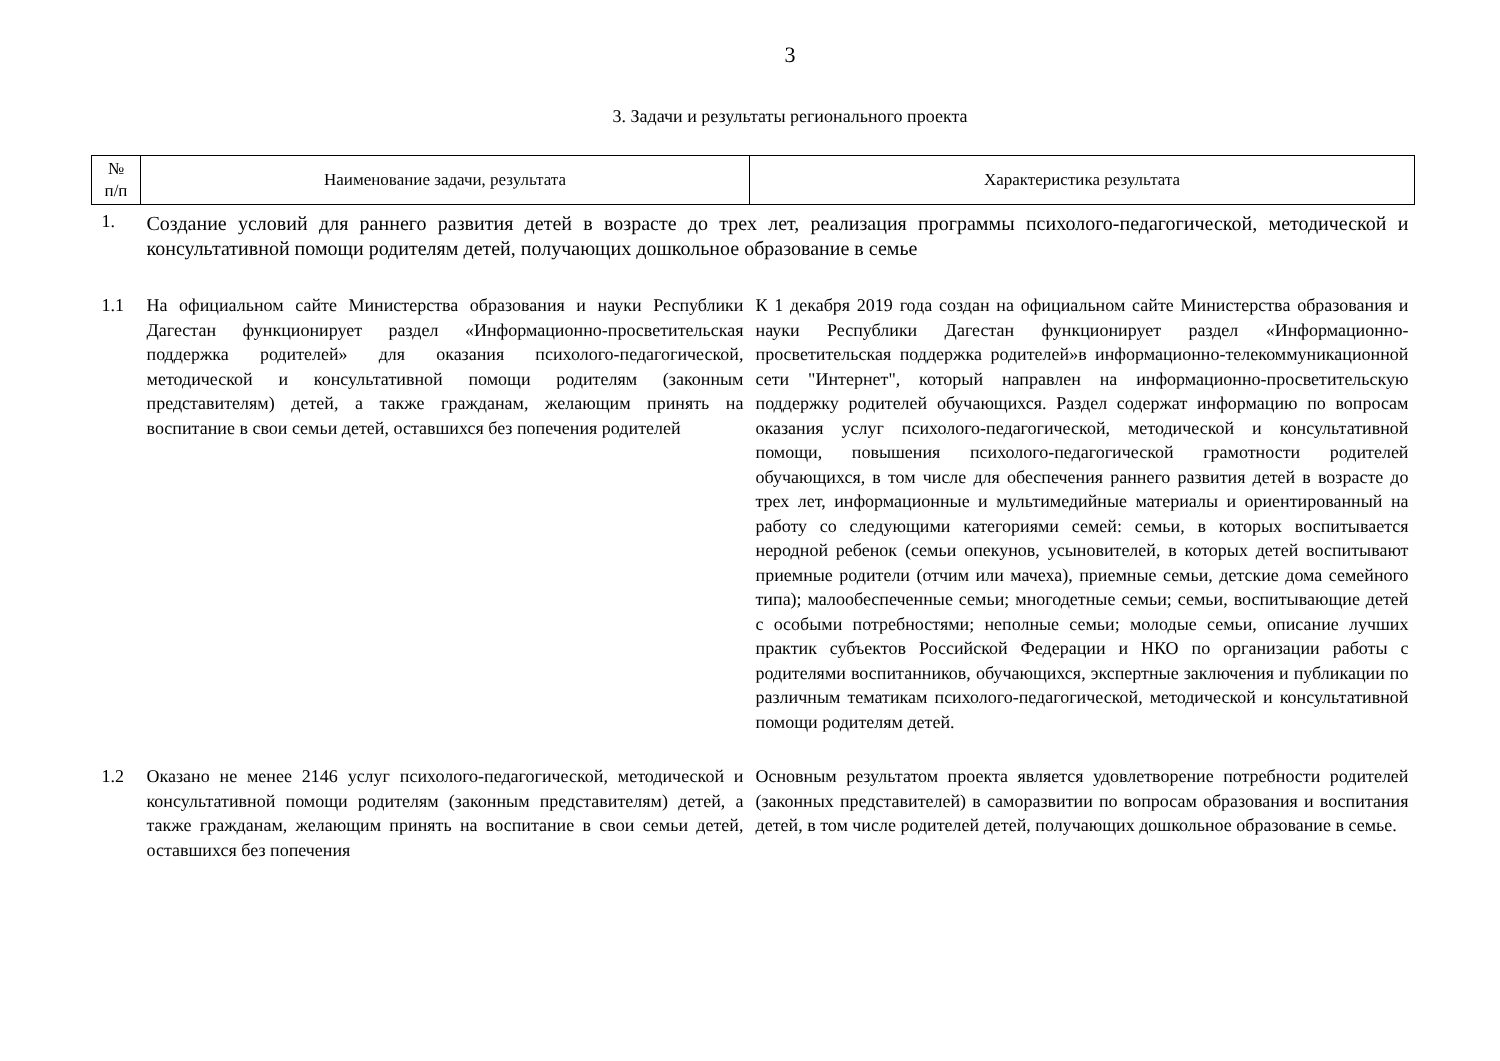3
3. Задачи и результаты регионального проекта
| № п/п | Наименование задачи, результата | Характеристика результата |
| --- | --- | --- |
| 1. | Создание условий для раннего развития детей в возрасте до трех лет, реализация программы психолого-педагогической, методической и консультативной помощи родителям детей, получающих дошкольное образование в семье | |
| 1.1 | На официальном сайте Министерства образования и науки Республики Дагестан функционирует раздел «Информационно-просветительская поддержка родителей» для оказания психолого-педагогической, методической и консультативной помощи родителям (законным представителям) детей, а также гражданам, желающим принять на воспитание в свои семьи детей, оставшихся без попечения родителей | К 1 декабря 2019 года создан на официальном сайте Министерства образования и науки Республики Дагестан функционирует раздел «Информационно-просветительская поддержка родителей»в информационно-телекоммуникационной сети "Интернет", который направлен на информационно-просветительскую поддержку родителей обучающихся. Раздел содержат информацию по вопросам оказания услуг психолого-педагогической, методической и консультативной помощи, повышения психолого-педагогической грамотности родителей обучающихся, в том числе для обеспечения раннего развития детей в возрасте до трех лет, информационные и мультимедийные материалы и ориентированный на работу со следующими категориями семей: семьи, в которых воспитывается неродной ребенок (семьи опекунов, усыновителей, в которых детей воспитывают приемные родители (отчим или мачеха), приемные семьи, детские дома семейного типа); малообеспеченные семьи; многодетные семьи; семьи, воспитывающие детей с особыми потребностями; неполные семьи; молодые семьи, описание лучших практик субъектов Российской Федерации и НКО по организации работы с родителями воспитанников, обучающихся, экспертные заключения и публикации по различным тематикам психолого-педагогической, методической и консультативной помощи родителям детей. |
| 1.2 | Оказано не менее 2146 услуг психолого-педагогической, методической и консультативной помощи родителям (законным представителям) детей, а также гражданам, желающим принять на воспитание в свои семьи детей, оставшихся без попечения | Основным результатом проекта является удовлетворение потребности родителей (законных представителей) в саморазвитии по вопросам образования и воспитания детей, в том числе родителей детей, получающих дошкольное образование в семье. |